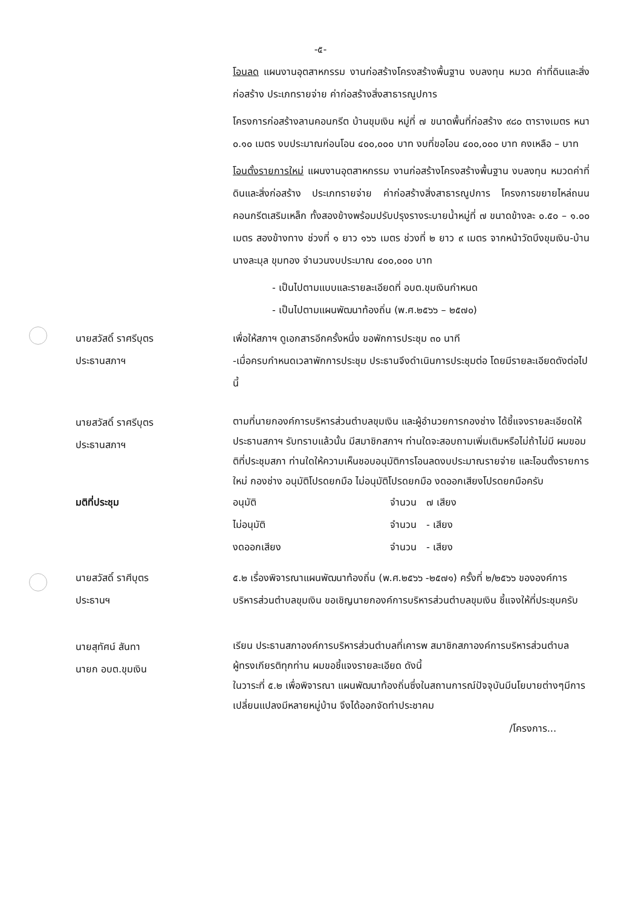-๕-
โอนลด แผนงานอุตสาหกรรม งานก่อสร้างโครงสร้างพื้นฐาน งบลงทุน หมวด ค่าที่ดินและสิ่งก่อสร้าง ประเภทรายจ่าย ค่าก่อสร้างสิ่งสาธารณูปการ
โครงการก่อสร้างลานคอนกรีต บ้านขุมเงิน หมู่ที่ ๗ ขนาดพื้นที่ก่อสร้าง ๙๘๐ ตารางเมตร หนา ๐.๑๐ เมตร งบประมาณก่อนโอน ๔๐๐,๐๐๐ บาท งบที่ขอโอน ๔๐๐,๐๐๐ บาท คงเหลือ – บาท
โอนตั้งรายการใหม่ แผนงานอุตสาหกรรม งานก่อสร้างโครงสร้างพื้นฐาน งบลงทุน หมวดค่าที่ดินและสิ่งก่อสร้าง ประเภทรายจ่าย ค่าก่อสร้างสิ่งสาธารณูปการ โครงการขยายไหล่ถนนคอนกรีตเสริมเหล็ก ทั้งสองข้างพร้อมปรับปรุงรางระบายน้ำหมู่ที่ ๗ ขนาดข้างละ ๐.๕๐ – ๑.๐๐ เมตร สองข้างทาง ช่วงที่ ๑ ยาว ๑๖๖ เมตร ช่วงที่ ๒ ยาว ๙ เมตร จากหน้าวัดบึงขุมเงิน-บ้านนางละมุล ขุมทอง จำนวนงบประมาณ ๔๐๐,๐๐๐ บาท
- เป็นไปตามแบบและรายละเอียดที่ อบต.ขุมเงินกำหนด
- เป็นไปตามแผนพัฒนาท้องถิ่น (พ.ศ.๒๕๖๖ – ๒๕๗๐)
นายสวัสดิ์ ราศรีบุตร
ประธานสภาฯ
เพื่อให้สภาฯ ดูเอกสารอีกครั้งหนึ่ง ขอพักการประชุม ๓๐ นาที
-เมื่อครบกำหนดเวลาพักการประชุม ประธานจึงดำเนินการประชุมต่อ โดยมีรายละเอียดดังต่อไปนี้
นายสวัสดิ์ ราศรีบุตร
ประธานสภาฯ
ตามที่นายกองค์การบริหารส่วนตำบลขุมเงิน และผู้อำนวยการกองช่าง ได้ชี้แจงรายละเอียดให้ประธานสภาฯ รับทราบแล้วนั้น มีสมาชิกสภาฯ ท่านใดจะสอบถามเพิ่มเติมหรือไม่ถ้าไม่มี ผมขอมติที่ประชุมสภา ท่านใดให้ความเห็นชอบอนุมัติการโอนลดงบประมาณรายจ่าย และโอนตั้งรายการใหม่ กองช่าง อนุมัติโปรดยกมือ ไม่อนุมัติโปรดยกมือ งดออกเสียงโปรดยกมือครับ
มติที่ประชุม อนุมัติ จำนวน ๗ เสียง
ไม่อนุมัติ จำนวน - เสียง
งดออกเสียง จำนวน - เสียง
นายสวัสดิ์ ราศีบุตร
ประธานฯ
๕.๒ เรื่องพิจารณาแผนพัฒนาท้องถิ่น (พ.ศ.๒๕๖๖ -๒๕๗๑) ครั้งที่ ๒/๒๕๖๖ ขององค์การบริหารส่วนตำบลขุมเงิน ขอเชิญนายกองค์การบริหารส่วนตำบลขุมเงิน ชี้แจงให้ที่ประชุมครับ
นายสุทัศน์ สันทา
นายก อบต.ขุมเงิน
เรียน ประธานสภาองค์การบริหารส่วนตำบลที่เคารพ สมาชิกสภาองค์การบริหารส่วนตำบลผู้ทรงเกียรติทุกท่าน ผมขอชี้แจงรายละเอียด ดังนี้
ในวาระที่ ๕.๒ เพื่อพิจารณา แผนพัฒนาท้องถิ่นซึ่งในสถานการณ์ปัจจุบันมีนโยบายต่างๆมีการเปลี่ยนแปลงมีหลายหมู่บ้าน จึงได้ออกจัดทำประชาคม
/โครงการ...